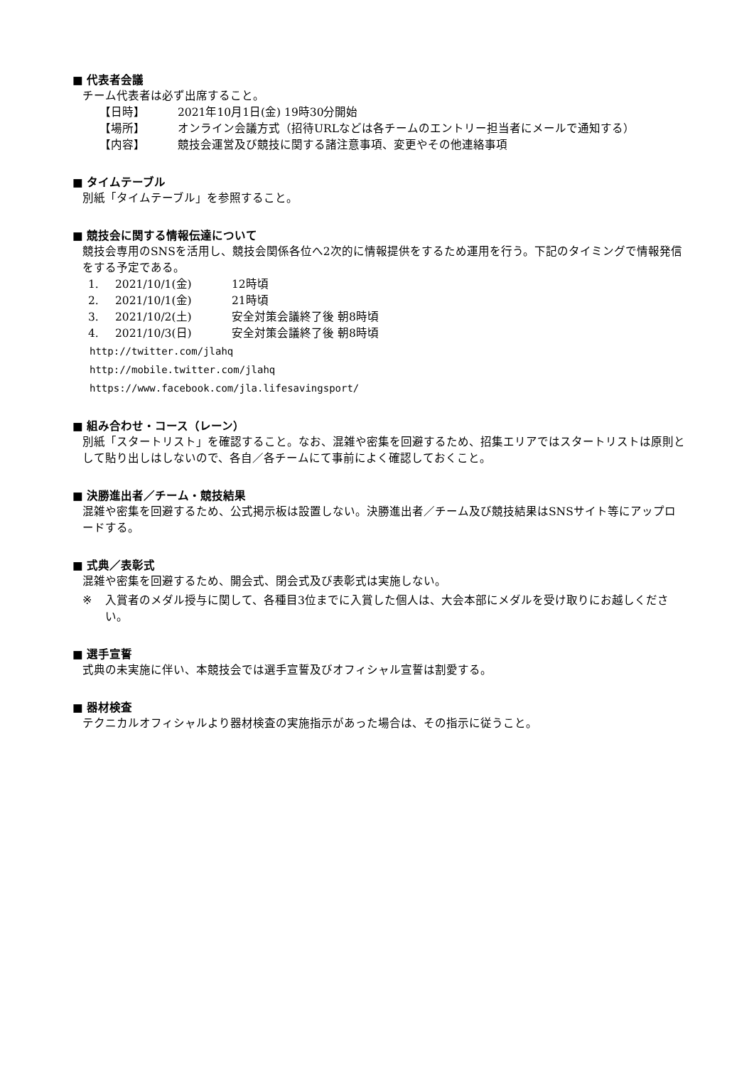■ 代表者会議
チーム代表者は必ず出席すること。
【日時】 2021年10月1日(金) 19時30分開始
【場所】 オンライン会議方式（招待URLなどは各チームのエントリー担当者にメールで通知する）
【内容】 競技会運営及び競技に関する諸注意事項、変更やその他連絡事項
■ タイムテーブル
別紙「タイムテーブル」を参照すること。
■ 競技会に関する情報伝達について
競技会専用のSNSを活用し、競技会関係各位へ2次的に情報提供をするため運用を行う。下記のタイミングで情報発信をする予定である。
1. 2021/10/1(金) 12時頃
2. 2021/10/1(金) 21時頃
3. 2021/10/2(土) 安全対策会議終了後 朝8時頃
4. 2021/10/3(日) 安全対策会議終了後 朝8時頃
http://twitter.com/jlahq
http://mobile.twitter.com/jlahq
https://www.facebook.com/jla.lifesavingsport/
■ 組み合わせ・コース（レーン）
別紙「スタートリスト」を確認すること。なお、混雑や密集を回避するため、招集エリアではスタートリストは原則として貼り出しはしないので、各自／各チームにて事前によく確認しておくこと。
■ 決勝進出者／チーム・競技結果
混雑や密集を回避するため、公式掲示板は設置しない。決勝進出者／チーム及び競技結果はSNSサイト等にアップロードする。
■ 式典／表彰式
混雑や密集を回避するため、開会式、閉会式及び表彰式は実施しない。
※ 入賞者のメダル授与に関して、各種目3位までに入賞した個人は、大会本部にメダルを受け取りにお越しください。
■ 選手宣誓
式典の未実施に伴い、本競技会では選手宣誓及びオフィシャル宣誓は割愛する。
■ 器材検査
テクニカルオフィシャルより器材検査の実施指示があった場合は、その指示に従うこと。